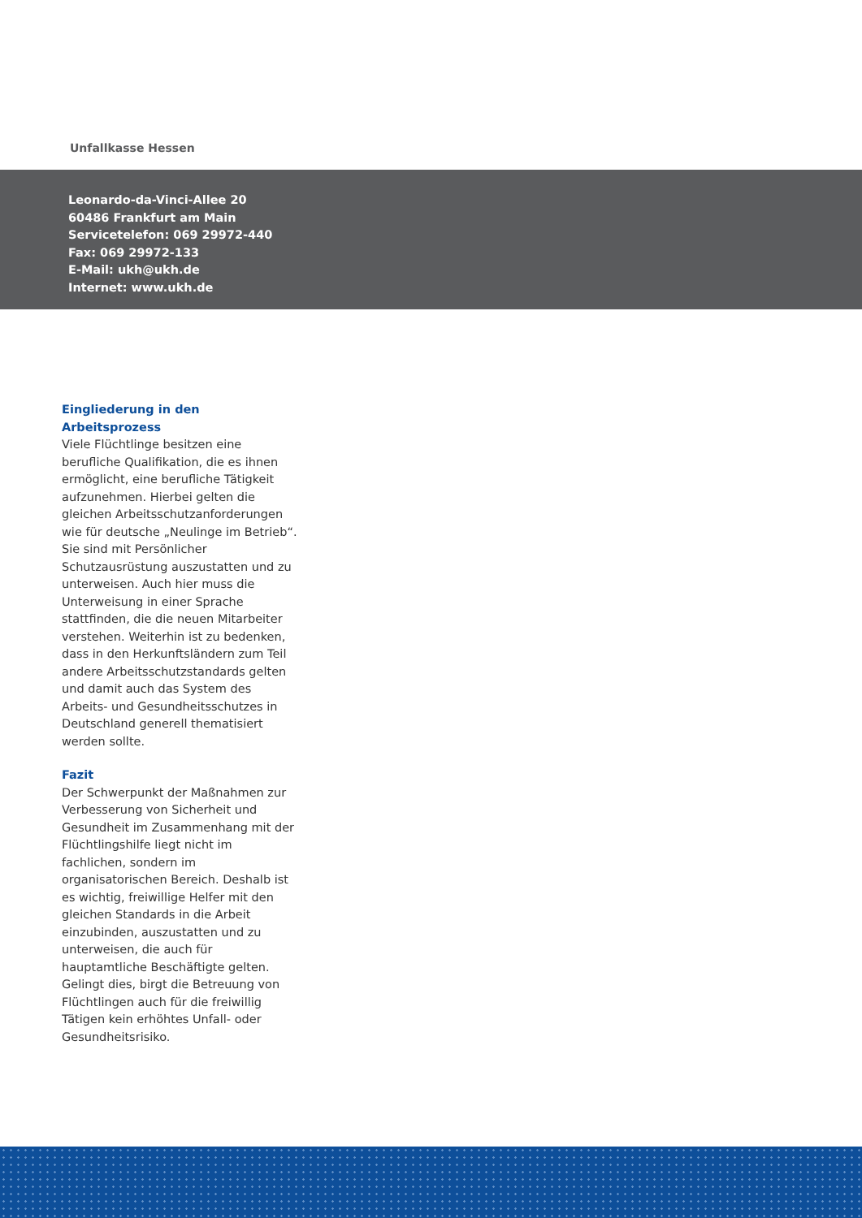Unfallkasse Hessen
Leonardo-da-Vinci-Allee 20
60486 Frankfurt am Main
Servicetelefon: 069 29972-440
Fax: 069 29972-133
E-Mail: ukh@ukh.de
Internet: www.ukh.de
Eingliederung in den Arbeitsprozess
Viele Flüchtlinge besitzen eine berufliche Qualifikation, die es ihnen ermöglicht, eine berufliche Tätigkeit aufzunehmen. Hierbei gelten die gleichen Arbeitsschutz­anforderungen wie für deutsche „Neulinge im Betrieb“. Sie sind mit Persönlicher Schutzausrüstung auszu­statten und zu unterweisen. Auch hier muss die Unterweisung in einer Sprache stattfinden, die die neuen Mitarbeiter ver­stehen. Weiterhin ist zu bedenken, dass in den Herkunftsländern zum Teil andere Arbeitsschutzstandards gelten und damit auch das System des Arbeits- und Gesundheitsschutzes in Deutschland generell thematisiert werden sollte.
Fazit
Der Schwerpunkt der Maßnahmen zur Verbesserung von Sicherheit und Gesundheit im Zusammenhang mit der Flüchtlingshilfe liegt nicht im fachlichen, sondern im organisatorischen Bereich. Deshalb ist es wichtig, freiwillige Helfer mit den gleichen Standards in die Arbeit einzubinden, auszustatten und zu unter­weisen, die auch für hauptamtliche Beschäftigte gelten. Gelingt dies, birgt die Betreuung von Flüchtlingen auch für die freiwillig Tätigen kein erhöhtes Unfall- oder Gesundheitsrisiko.